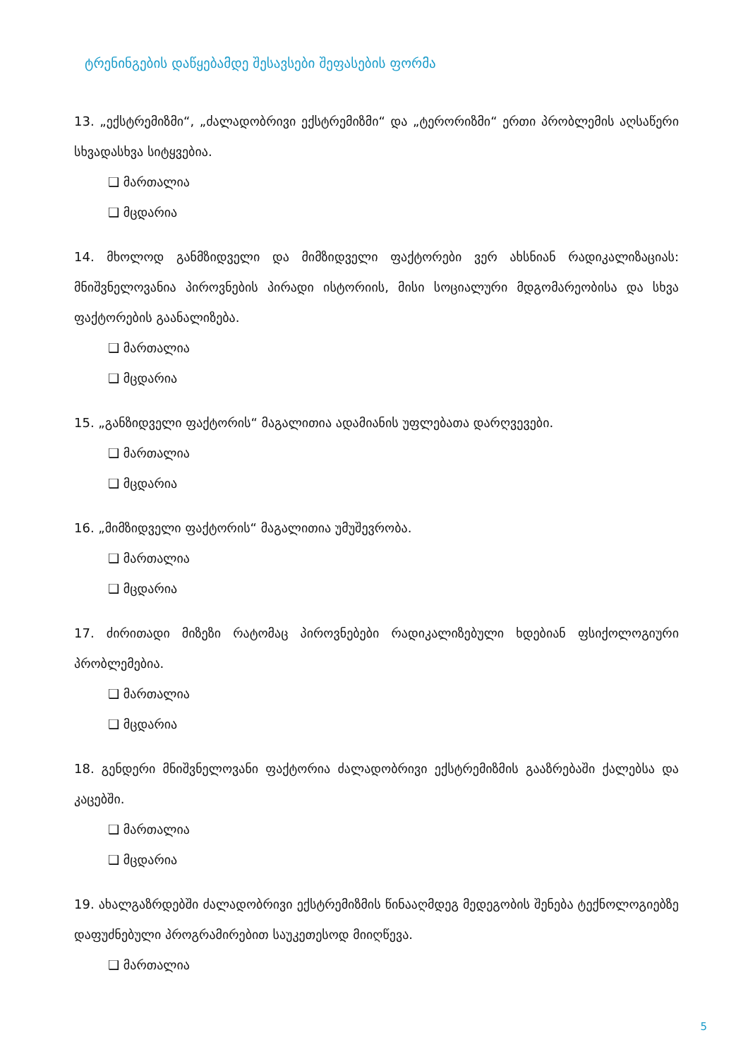ტრენინგების დაწყებამდე შესავსები შეფასების ფორმა
13. „ექსტრემიზმი“, „ძალადობრივი ექსტრემიზმი“ და „ტერორიზმი“ ერთი პრობლემის აღსაწერი სხვადასხვა სიტყვებია.
❑ მართალია
❑ მცდარია
14. მხოლოდ განმზიდველი და მიმზიდველი ფაქტორები ვერ ახსნიან რადიკალიზაციას: მნიშვნელოვანია პიროვნების პირადი ისტორიის, მისი სოციალური მდგომარეობისა და სხვა ფაქტორების გაანალიზება.
❑ მართალია
❑ მცდარია
15. „განზიდველი ფაქტორის“ მაგალითია ადამიანის უფლებათა დარღვევები.
❑ მართალია
❑ მცდარია
16. „მიმზიდველი ფაქტორის“ მაგალითია უმუშევრობა.
❑ მართალია
❑ მცდარია
17. ძირითადი მიზეზი რატომაც პიროვნებები რადიკალიზებული ხდებიან ფსიქოლოგიური პრობლემებია.
❑ მართალია
❑ მცდარია
18. გენდერი მნიშვნელოვანი ფაქტორია ძალადობრივი ექსტრემიზმის გააზრებაში ქალებსა და კაცებში.
❑ მართალია
❑ მცდარია
19. ახალგაზრდებში ძალადობრივი ექსტრემიზმის წინააღმდეგ მედეგობის შენება ტექნოლოგიებზე დაფუძნებული პროგრამირებით საუკეთესოდ მიიღწევა.
❑ მართალია
5